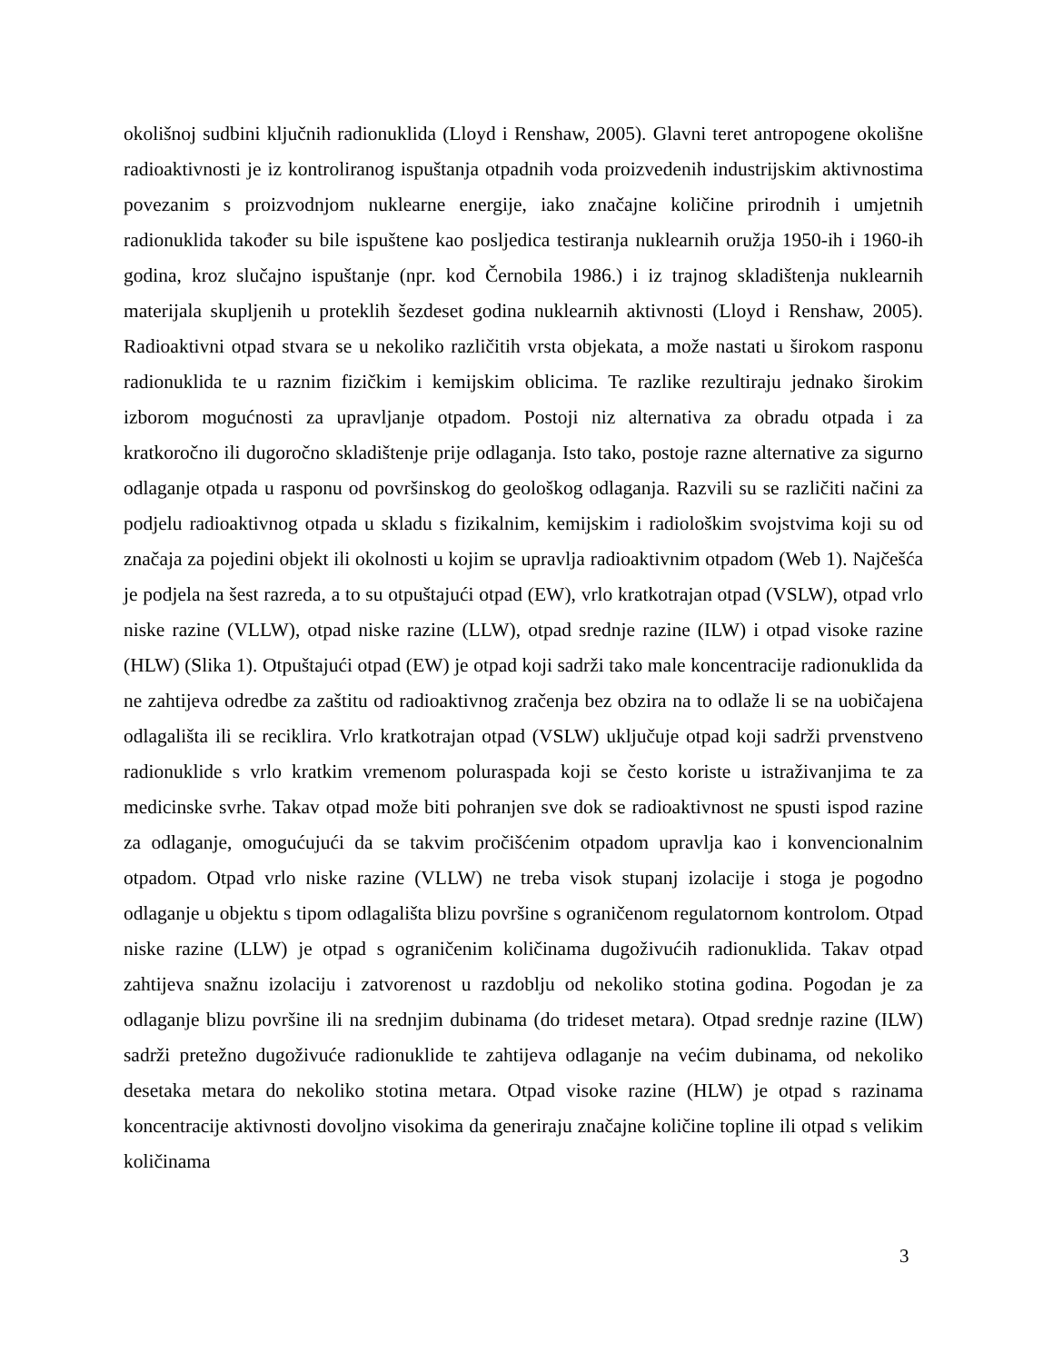okolišnoj sudbini ključnih radionuklida (Lloyd i Renshaw, 2005). Glavni teret antropogene okolišne radioaktivnosti je iz kontroliranog ispuštanja otpadnih voda proizvedenih industrijskim aktivnostima povezanim s proizvodnjom nuklearne energije, iako značajne količine prirodnih i umjetnih radionuklida također su bile ispuštene kao posljedica testiranja nuklearnih oružja 1950-ih i 1960-ih godina, kroz slučajno ispuštanje (npr. kod Černobila 1986.) i iz trajnog skladištenja nuklearnih materijala skupljenih u proteklih šezdeset godina nuklearnih aktivnosti (Lloyd i Renshaw, 2005). Radioaktivni otpad stvara se u nekoliko različitih vrsta objekata, a može nastati u širokom rasponu radionuklida te u raznim fizičkim i kemijskim oblicima. Te razlike rezultiraju jednako širokim izborom mogućnosti za upravljanje otpadom. Postoji niz alternativa za obradu otpada i za kratkoročno ili dugoročno skladištenje prije odlaganja. Isto tako, postoje razne alternative za sigurno odlaganje otpada u rasponu od površinskog do geološkog odlaganja. Razvili su se različiti načini za podjelu radioaktivnog otpada u skladu s fizikalnim, kemijskim i radiološkim svojstvima koji su od značaja za pojedini objekt ili okolnosti u kojim se upravlja radioaktivnim otpadom (Web 1). Najčešća je podjela na šest razreda, a to su otpuštajući otpad (EW), vrlo kratkotrajan otpad (VSLW), otpad vrlo niske razine (VLLW), otpad niske razine (LLW), otpad srednje razine (ILW) i otpad visoke razine (HLW) (Slika 1). Otpuštajući otpad (EW) je otpad koji sadrži tako male koncentracije radionuklida da ne zahtijeva odredbe za zaštitu od radioaktivnog zračenja bez obzira na to odlaže li se na uobičajena odlagališta ili se reciklira. Vrlo kratkotrajan otpad (VSLW) uključuje otpad koji sadrži prvenstveno radionuklide s vrlo kratkim vremenom poluraspada koji se često koriste u istraživanjima te za medicinske svrhe. Takav otpad može biti pohranjen sve dok se radioaktivnost ne spusti ispod razine za odlaganje, omogućujući da se takvim pročišćenim otpadom upravlja kao i konvencionalnim otpadom. Otpad vrlo niske razine (VLLW) ne treba visok stupanj izolacije i stoga je pogodno odlaganje u objektu s tipom odlagališta blizu površine s ograničenom regulatornom kontrolom. Otpad niske razine (LLW) je otpad s ograničenim količinama dugoživućih radionuklida. Takav otpad zahtijeva snažnu izolaciju i zatvorenost u razdoblju od nekoliko stotina godina. Pogodan je za odlaganje blizu površine ili na srednjim dubinama (do trideset metara). Otpad srednje razine (ILW) sadrži pretežno dugoživuće radionuklide te zahtijeva odlaganje na većim dubinama, od nekoliko desetaka metara do nekoliko stotina metara. Otpad visoke razine (HLW) je otpad s razinama koncentracije aktivnosti dovoljno visokima da generiraju značajne količine topline ili otpad s velikim količinama
3